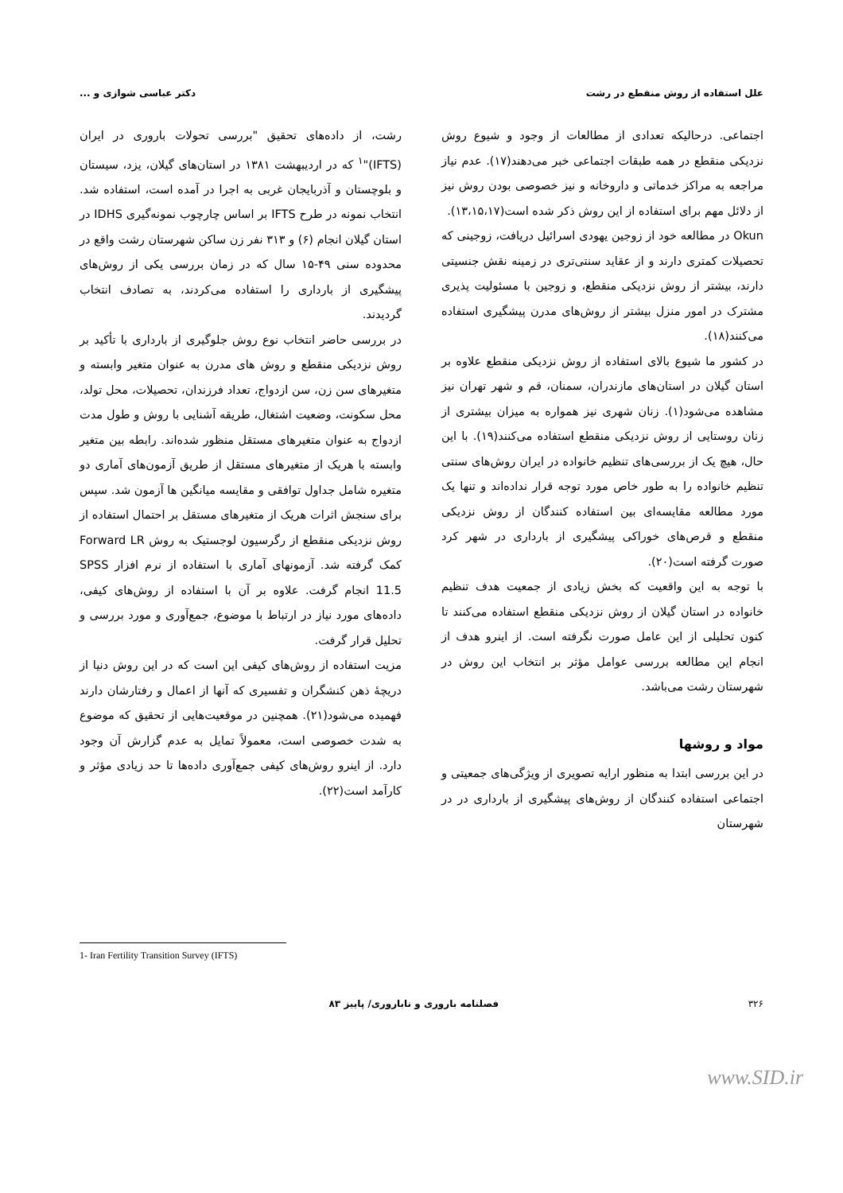علل استفاده از روش منقطع در رشت دکتر عباسی شوازی و ...
اجتماعی. درحالیکه تعدادی از مطالعات از وجود و شیوع روش نزدیکی منقطع در همه طبقات اجتماعی خبر می‌دهند(۱۷). عدم نیاز مراجعه به مراکز خدماتی و داروخانه و نیز خصوصی بودن روش نیز از دلائل مهم برای استفاده از این روش ذکر شده است(۱۳،۱۵،۱۷).
Okun در مطالعه خود از زوجین یهودی اسرائیل دریافت، زوجینی که تحصیلات کمتری دارند و از عقاید سنتی‌تری در زمینه نقش جنسیتی دارند، بیشتر از روش نزدیکی منقطع، و زوجین با مسئولیت پذیری مشترک در امور منزل بیشتر از روش‌های مدرن پیشگیری استفاده می‌کنند(۱۸).
در کشور ما شیوع بالای استفاده از روش نزدیکی منقطع علاوه بر استان گیلان در استان‌های مازندران، سمنان، قم و شهر تهران نیز مشاهده می‌شود(۱). زنان شهری نیز همواره به میزان بیشتری از زنان روستایی از روش نزدیکی منقطع استفاده می‌کنند(۱۹). با این حال، هیچ یک از بررسی‌های تنظیم خانواده در ایران روش‌های سنتی تنظیم خانواده را به طور خاص مورد توجه قرار نداده‌اند و تنها یک مورد مطالعه مقایسه‌ای بین استفاده کنندگان از روش نزدیکی منقطع و قرص‌های خوراکی پیشگیری از بارداری در شهر کرد صورت گرفته است(۲۰).
با توجه به این واقعیت که بخش زیادی از جمعیت هدف تنظیم خانواده در استان گیلان از روش نزدیکی منقطع استفاده می‌کنند تا کنون تحلیلی از این عامل صورت نگرفته است. از اینرو هدف از انجام این مطالعه بررسی عوامل مؤثر بر انتخاب این روش در شهرستان رشت می‌باشد.
مواد و روشها
در این بررسی ابتدا به منظور ارایه تصویری از ویژگی‌های جمعیتی و اجتماعی استفاده کنندگان از روش‌های پیشگیری از بارداری در در شهرستان
رشت، از داده‌های تحقیق "بررسی تحولات باروری در ایران (IFTS)"<sup>۱</sup> که در اردیبهشت ۱۳۸۱ در استان‌های گیلان، یزد، سیستان و بلوچستان و آذربایجان غربی به اجرا در آمده است، استفاده شد. انتخاب نمونه در طرح IFTS بر اساس چارچوب نمونه‌گیری IDHS در استان گیلان انجام (۶) و ۳۱۳ نفر زن ساکن شهرستان رشت واقع در محدوده سنی ۴۹-۱۵ سال که در زمان بررسی یکی از روش‌های پیشگیری از بارداری را استفاده می‌کردند، به تصادف انتخاب گردیدند.
در بررسی حاضر انتخاب نوع روش جلوگیری از بارداری با تأکید بر روش نزدیکی منقطع و روش های مدرن به عنوان متغیر وابسته و متغیرهای سن زن، سن ازدواج، تعداد فرزندان، تحصیلات، محل تولد، محل سکونت، وضعیت اشتغال، طریقه آشنایی با روش و طول مدت ازدواج به عنوان متغیرهای مستقل منظور شده‌اند. رابطه بین متغیر وابسته با هریک از متغیرهای مستقل از طریق آزمون‌های آماری دو متغیره شامل جداول توافقی و مقایسه میانگین ها آزمون شد. سپس برای سنجش اثرات هریک از متغیرهای مستقل بر احتمال استفاده از روش نزدیکی منقطع از رگرسیون لوجستیک به روش Forward LR کمک گرفته شد. آزمونهای آماری با استفاده از نرم افزار SPSS 11.5 انجام گرفت. علاوه بر آن با استفاده از روش‌های کیفی، داده‌های مورد نیاز در ارتباط با موضوع، جمع‌آوری و مورد بررسی و تحلیل قرار گرفت.
مزیت استفاده از روش‌های کیفی این است که در این روش دنیا از دریچهٔ ذهن کنشگران و تفسیری که آنها از اعمال و رفتارشان دارند فهمیده می‌شود(۲۱). همچنین در موقعیت‌هایی از تحقیق که موضوع به شدت خصوصی است، معمولاً تمایل به عدم گزارش آن وجود دارد. از اینرو روش‌های کیفی جمع‌آوری داده‌ها تا حد زیادی مؤثر و کارآمد است(۲۲).
1- Iran Fertility Transition Survey (IFTS)
۳۲۶ فصلنامه باروری و ناباروری/ پاییز ۸۳
www.SID.ir